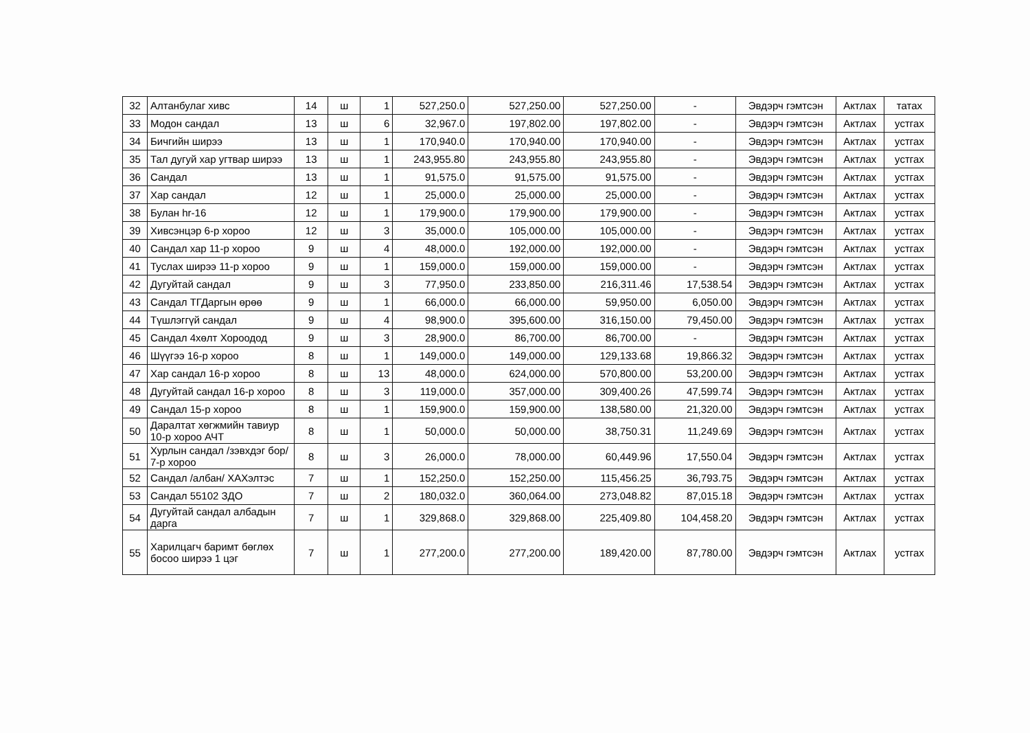| 32 | Алтанбулаг хивс | 14 | ш | 1 | 527,250.0 | 527,250.00 | 527,250.00 | - | Эвдэрч гэмтсэн | Актлах | татах |
| 33 | Модон сандал | 13 | ш | 6 | 32,967.0 | 197,802.00 | 197,802.00 | - | Эвдэрч гэмтсэн | Актлах | устгах |
| 34 | Бичгийн ширээ | 13 | ш | 1 | 170,940.0 | 170,940.00 | 170,940.00 | - | Эвдэрч гэмтсэн | Актлах | устгах |
| 35 | Тал дугуй хар угтвар ширээ | 13 | ш | 1 | 243,955.80 | 243,955.80 | 243,955.80 | - | Эвдэрч гэмтсэн | Актлах | устгах |
| 36 | Сандал | 13 | ш | 1 | 91,575.0 | 91,575.00 | 91,575.00 | - | Эвдэрч гэмтсэн | Актлах | устгах |
| 37 | Хар сандал | 12 | ш | 1 | 25,000.0 | 25,000.00 | 25,000.00 | - | Эвдэрч гэмтсэн | Актлах | устгах |
| 38 | Булан hr-16 | 12 | ш | 1 | 179,900.0 | 179,900.00 | 179,900.00 | - | Эвдэрч гэмтсэн | Актлах | устгах |
| 39 | Хивсэнцэр 6-р хороо | 12 | ш | 3 | 35,000.0 | 105,000.00 | 105,000.00 | - | Эвдэрч гэмтсэн | Актлах | устгах |
| 40 | Сандал хар 11-р хороо | 9 | ш | 4 | 48,000.0 | 192,000.00 | 192,000.00 | - | Эвдэрч гэмтсэн | Актлах | устгах |
| 41 | Туслах ширээ 11-р хороо | 9 | ш | 1 | 159,000.0 | 159,000.00 | 159,000.00 | - | Эвдэрч гэмтсэн | Актлах | устгах |
| 42 | Дугуйтай сандал | 9 | ш | 3 | 77,950.0 | 233,850.00 | 216,311.46 | 17,538.54 | Эвдэрч гэмтсэн | Актлах | устгах |
| 43 | Сандал ТГДаргын өрөө | 9 | ш | 1 | 66,000.0 | 66,000.00 | 59,950.00 | 6,050.00 | Эвдэрч гэмтсэн | Актлах | устгах |
| 44 | Түшлэггүй сандал | 9 | ш | 4 | 98,900.0 | 395,600.00 | 316,150.00 | 79,450.00 | Эвдэрч гэмтсэн | Актлах | устгах |
| 45 | Сандал 4хөлт Хороодод | 9 | ш | 3 | 28,900.0 | 86,700.00 | 86,700.00 | - | Эвдэрч гэмтсэн | Актлах | устгах |
| 46 | Шүүгээ 16-р хороо | 8 | ш | 1 | 149,000.0 | 149,000.00 | 129,133.68 | 19,866.32 | Эвдэрч гэмтсэн | Актлах | устгах |
| 47 | Хар сандал 16-р хороо | 8 | ш | 13 | 48,000.0 | 624,000.00 | 570,800.00 | 53,200.00 | Эвдэрч гэмтсэн | Актлах | устгах |
| 48 | Дугуйтай сандал 16-р хороо | 8 | ш | 3 | 119,000.0 | 357,000.00 | 309,400.26 | 47,599.74 | Эвдэрч гэмтсэн | Актлах | устгах |
| 49 | Сандал 15-р хороо | 8 | ш | 1 | 159,900.0 | 159,900.00 | 138,580.00 | 21,320.00 | Эвдэрч гэмтсэн | Актлах | устгах |
| 50 | Даралтат хөгжмийн тавиур 10-р хороо АЧТ | 8 | ш | 1 | 50,000.0 | 50,000.00 | 38,750.31 | 11,249.69 | Эвдэрч гэмтсэн | Актлах | устгах |
| 51 | Хурлын сандал /зэвхдэг бор/ 7-р хороо | 8 | ш | 3 | 26,000.0 | 78,000.00 | 60,449.96 | 17,550.04 | Эвдэрч гэмтсэн | Актлах | устгах |
| 52 | Сандал /албан/ ХАХэлтэс | 7 | ш | 1 | 152,250.0 | 152,250.00 | 115,456.25 | 36,793.75 | Эвдэрч гэмтсэн | Актлах | устгах |
| 53 | Сандал 55102 ЗДО | 7 | ш | 2 | 180,032.0 | 360,064.00 | 273,048.82 | 87,015.18 | Эвдэрч гэмтсэн | Актлах | устгах |
| 54 | Дугуйтай сандал албадын дарга | 7 | ш | 1 | 329,868.0 | 329,868.00 | 225,409.80 | 104,458.20 | Эвдэрч гэмтсэн | Актлах | устгах |
| 55 | Харилцагч баримт бөглөх босоо ширээ 1 цэг | 7 | ш | 1 | 277,200.0 | 277,200.00 | 189,420.00 | 87,780.00 | Эвдэрч гэмтсэн | Актлах | устгах |